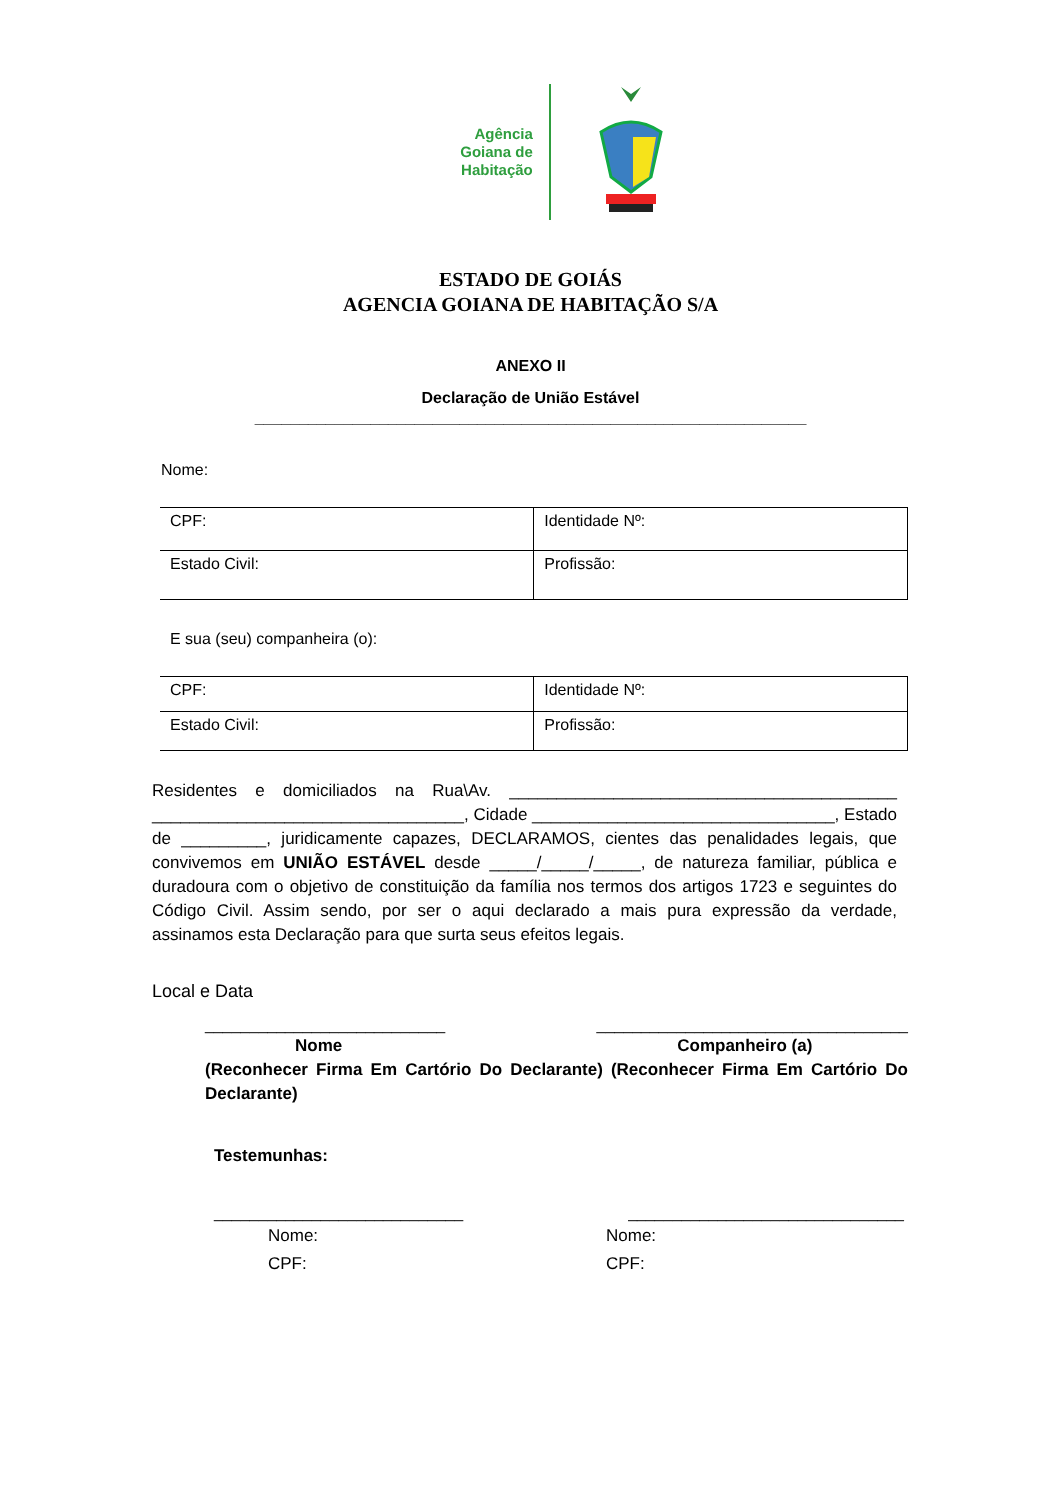Agência
Goiana de
Habitação
ESTADO DE GOIÁS
AGENCIA GOIANA DE HABITAÇÃO S/A
ANEXO II
Declaração de União Estável
______________________________________________________________
Nome:
| CPF: | Identidade Nº: |
| Estado Civil: | Profissão: |
E sua (seu) companheira (o):
| CPF: | Identidade Nº: |
| Estado Civil: | Profissão: |
Residentes e domiciliados na Rua\Av. _________________________________________ _________________________________, Cidade ________________________________, Estado de _________, juridicamente capazes, DECLARAMOS, cientes das penalidades legais, que convivemos em UNIÃO ESTÁVEL desde _____/_____/_____, de natureza familiar, pública e duradoura com o objetivo de constituição da família nos termos dos artigos 1723 e seguintes do Código Civil. Assim sendo, por ser o aqui declarado a mais pura expressão da verdade, assinamos esta Declaração para que surta seus efeitos legais.
Local e Data
___________________________ ___________________________________
Nome Companheiro (a)
(Reconhecer Firma Em Cartório Do Declarante) (Reconhecer Firma Em Cartório Do Declarante)
Testemunhas:
____________________________ _______________________________
Nome:
CPF:
Nome:
CPF: